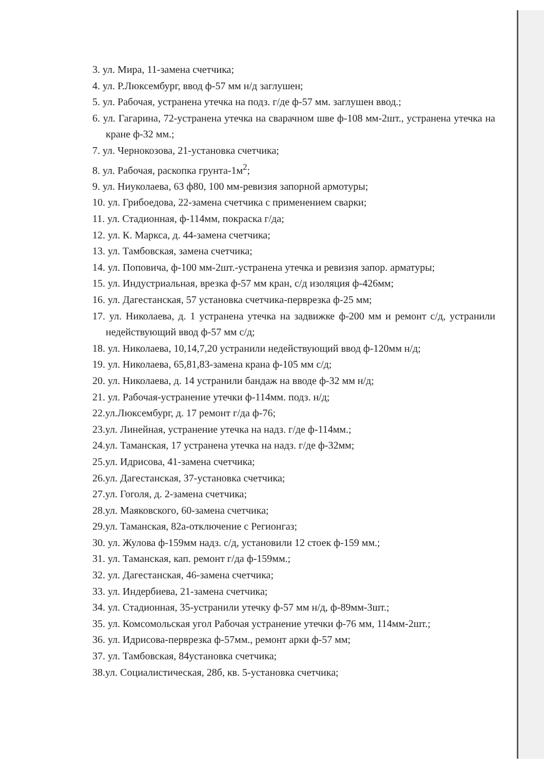3. ул. Мира, 11-замена счетчика;
4. ул. Р.Люксембург, ввод ф-57 мм н/д заглушен;
5. ул. Рабочая, устранена утечка на подз. г/де ф-57 мм. заглушен ввод.;
6. ул. Гагарина, 72-устранена утечка на сварачном шве ф-108 мм-2шт., устранена утечка на кране ф-32 мм.;
7. ул. Чернокозова, 21-установка счетчика;
8. ул. Рабочая, раскопка грунта-1м<sup>2</sup>;
9. ул. Ниуколаева, 63 ф80, 100 мм-ревизия запорной армотуры;
10. ул. Грибоедова, 22-замена счетчика с применением сварки;
11. ул. Стадионная, ф-114мм, покраска г/да;
12. ул. К. Маркса, д. 44-замена счетчика;
13. ул. Тамбовская, замена счетчика;
14. ул. Поповича, ф-100 мм-2шт.-устранена утечка и ревизия запор. арматуры;
15. ул. Индустриальная, врезка ф-57 мм кран, с/д изоляция ф-426мм;
16. ул. Дагестанская, 57 установка счетчика-перврезка ф-25 мм;
17. ул. Николаева, д. 1 устранена утечка на задвижке ф-200 мм и ремонт с/д, устранили недействующий ввод ф-57 мм с/д;
18. ул. Николаева, 10,14,7,20 устранили недействующий ввод ф-120мм н/д;
19. ул. Николаева, 65,81,83-замена крана ф-105 мм с/д;
20. ул. Николаева, д. 14 устранили бандаж на вводе ф-32 мм н/д;
21. ул. Рабочая-устранение утечки ф-114мм. подз. н/д;
22.ул.Люксембург, д. 17 ремонт г/да ф-76;
23.ул. Линейная, устранение утечка на надз. г/де ф-114мм.;
24.ул. Таманская, 17 устранена утечка на надз. г/де ф-32мм;
25.ул. Идрисова, 41-замена счетчика;
26.ул. Дагестанская, 37-установка счетчика;
27.ул. Гоголя, д. 2-замена счетчика;
28.ул. Маяковского, 60-замена счетчика;
29.ул. Таманская, 82а-отключение с Регионгаз;
30. ул. Жулова ф-159мм надз. с/д, установили 12 стоек ф-159 мм.;
31. ул. Таманская, кап. ремонт г/да ф-159мм.;
32. ул. Дагестанская, 46-замена счетчика;
33. ул. Индербиева, 21-замена счетчика;
34. ул. Стадионная, 35-устранили утечку ф-57 мм н/д, ф-89мм-3шт.;
35. ул. Комсомольская угол Рабочая устранение утечки ф-76 мм, 114мм-2шт.;
36. ул. Идрисова-перврезка ф-57мм., ремонт арки ф-57 мм;
37. ул. Тамбовская, 84установка счетчика;
38.ул. Социалистическая, 28б, кв. 5-установка счетчика;